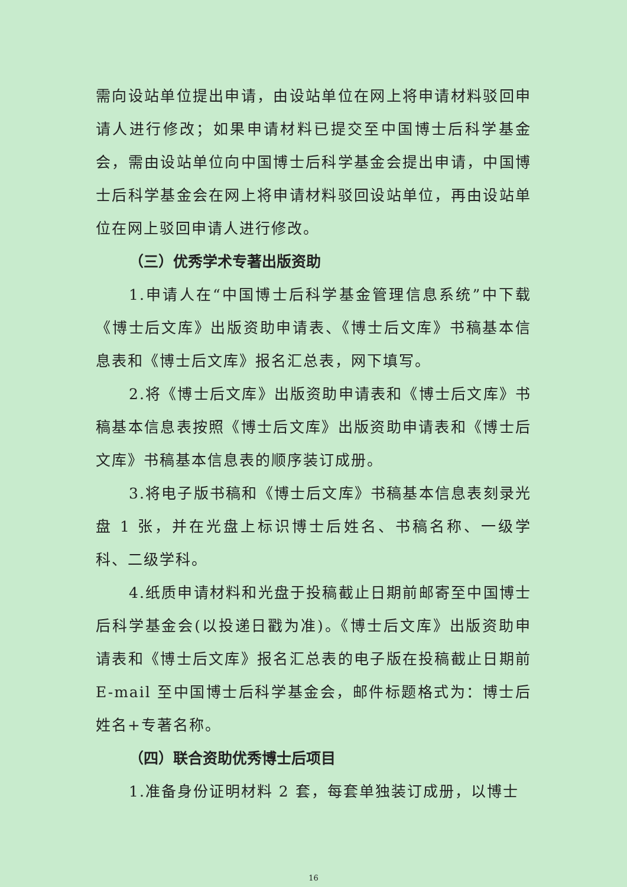需向设站单位提出申请，由设站单位在网上将申请材料驳回申请人进行修改；如果申请材料已提交至中国博士后科学基金会，需由设站单位向中国博士后科学基金会提出申请，中国博士后科学基金会在网上将申请材料驳回设站单位，再由设站单位在网上驳回申请人进行修改。
（三）优秀学术专著出版资助
1.申请人在“中国博士后科学基金管理信息系统”中下载《博士后文库》出版资助申请表、《博士后文库》书稿基本信息表和《博士后文库》报名汇总表，网下填写。
2.将《博士后文库》出版资助申请表和《博士后文库》书稿基本信息表按照《博士后文库》出版资助申请表和《博士后文库》书稿基本信息表的顺序装订成册。
3.将电子版书稿和《博士后文库》书稿基本信息表刻录光盘 1 张，并在光盘上标识博士后姓名、书稿名称、一级学科、二级学科。
4.纸质申请材料和光盘于投稿截止日期前邮寄至中国博士后科学基金会(以投递日戳为准)。《博士后文库》出版资助申请表和《博士后文库》报名汇总表的电子版在投稿截止日期前 E-mail 至中国博士后科学基金会，邮件标题格式为：博士后姓名+专著名称。
（四）联合资助优秀博士后项目
1.准备身份证明材料 2 套，每套单独装订成册，以博士
16